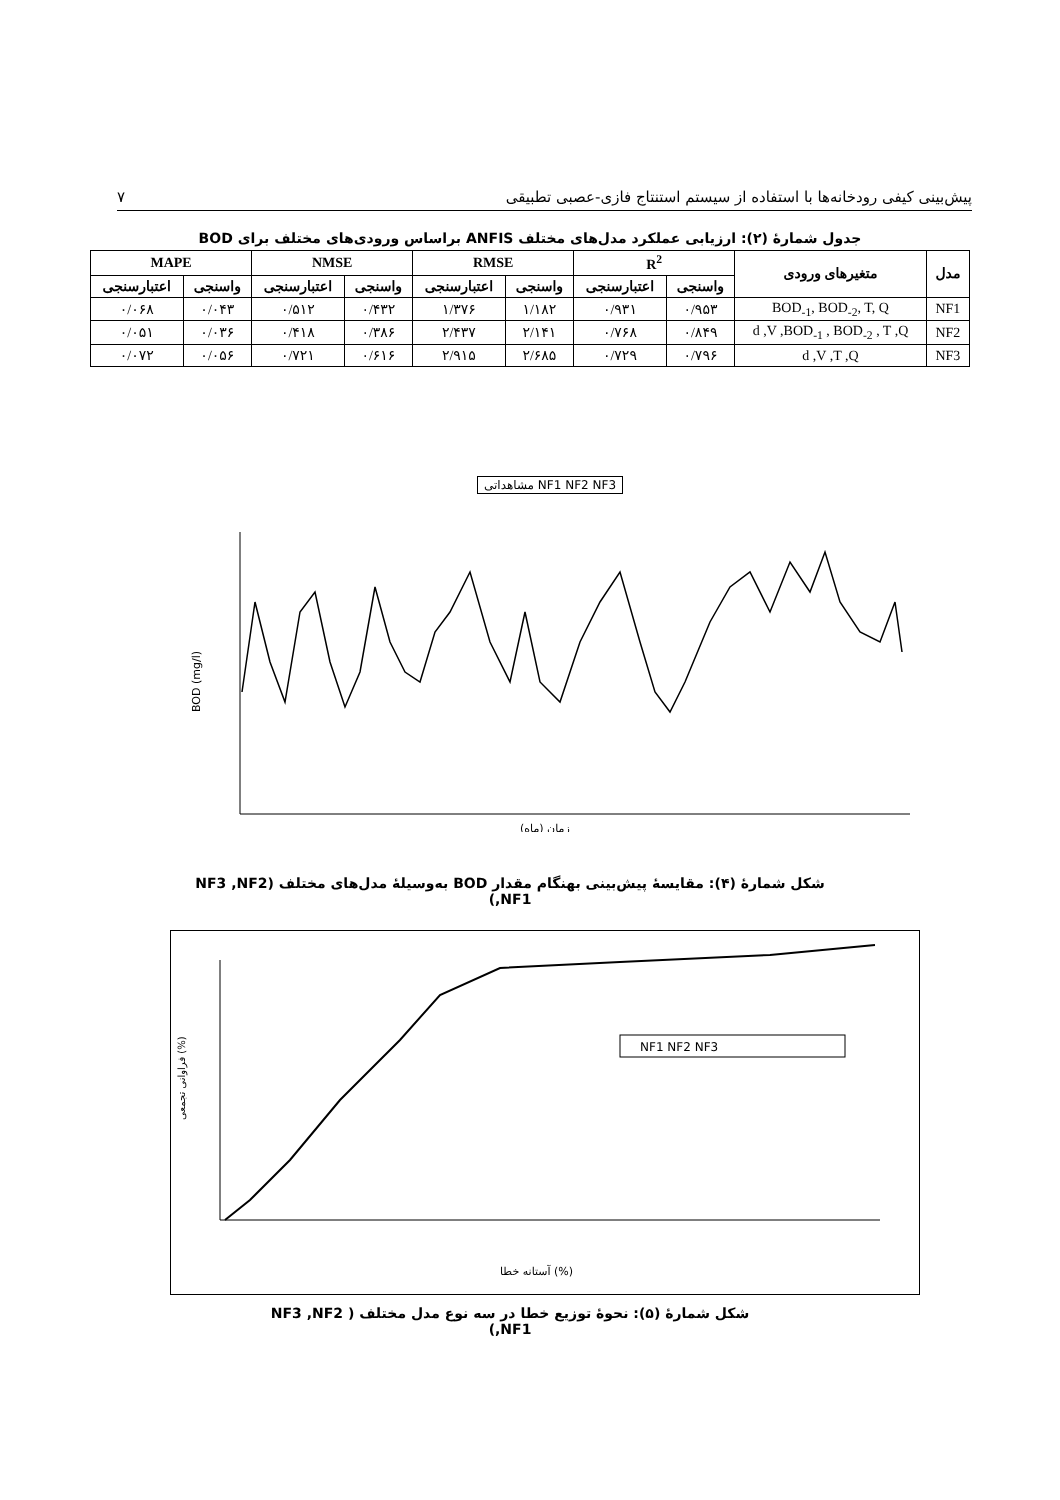پیش‌بینی کیفی رودخانه‌ها با استفاده از سیستم استنتاج فازی-عصبی تطبیقی ۷
جدول شمارهٔ (۲): ارزیابی عملکرد مدل‌های مختلف ANFIS براساس ورودی‌های مختلف برای BOD
| مدل | متغیرهای ورودی | R<sup>2</sup> | | RMSE | | NMSE | | MAPE | |
| --- | --- | --- | --- | --- | --- | --- | --- | --- | --- |
| | | واسنجی | اعتبارسنجی | واسنجی | اعتبارسنجی | واسنجی | اعتبارسنجی | واسنجی | اعتبارسنجی |
| NF1 | BOD<sub>-1</sub>, BOD<sub>-2</sub>, T, Q | ۰/۹۵۳ | ۰/۹۳۱ | ۱/۱۸۲ | ۱/۳۷۶ | ۰/۴۳۲ | ۰/۵۱۲ | ۰/۰۴۳ | ۰/۰۶۸ |
| NF2 | d ,V ,BOD<sub>-1</sub> , BOD<sub>-2</sub> , T ,Q | ۰/۸۴۹ | ۰/۷۶۸ | ۲/۱۴۱ | ۲/۴۳۷ | ۰/۳۸۶ | ۰/۴۱۸ | ۰/۰۳۶ | ۰/۰۵۱ |
| NF3 | d ,V ,T ,Q | ۰/۷۹۶ | ۰/۷۲۹ | ۲/۶۸۵ | ۲/۹۱۵ | ۰/۶۱۶ | ۰/۷۲۱ | ۰/۰۵۶ | ۰/۰۷۲ |
مشاهداتی NF1 NF2 NF3
BOD (mg/l)
زمان (ماه)
شکل شمارهٔ (۴): مقایسهٔ پیش‌بینی بهنگام مقدار BOD به‌وسیلهٔ مدل‌های مختلف (NF3 ,NF2 ,NF1)
NF1 NF2 NF3
فراوانی تجمعی (%)
آستانه خطا (%)
شکل شمارهٔ (۵): نحوهٔ توزیع خطا در سه نوع مدل مختلف ( NF3 ,NF2 ,NF1)